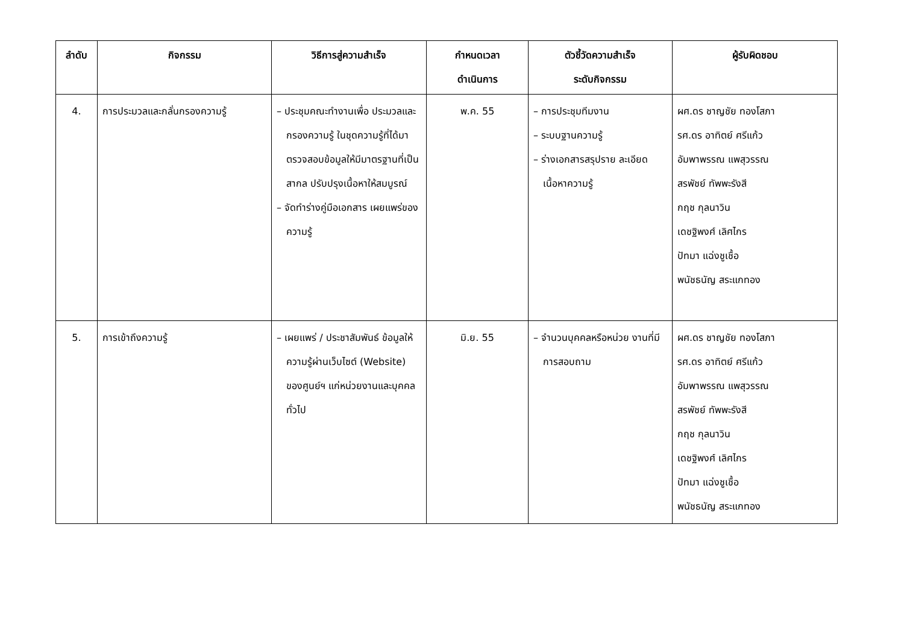| ลำดับ | กิจกรรม | วิธีการสู่ความสำเร็จ | กำหนดเวลา ดำเนินการ | ตัวชี้วัดความสำเร็จ ระดับกิจกรรม | ผู้รับผิดชอบ |
| --- | --- | --- | --- | --- | --- |
| 4. | การประมวลและกลั่นกรองความรู้ | – ประชุมคณะทำงานเพื่อ ประมวลและกรองความรู้ ในชุดความรู้ที่ได้มา ตรวจสอบข้อมูลให้มีมาตรฐานที่เป็นสากล ปรับปรุงเนื้อหาให้สมบูรณ์ – จัดทำร่างคู่มือเอกสาร เผยแพร่ของความรู้ | พ.ค. 55 | – การประชุมทีมงาน – ระบบฐานความรู้ – ร่างเอกสารสรุปราย ละเอียดเนื้อหาความรู้ | ผศ.ดร ชาญชัย ทองโสภา รศ.ดร อาทิตย์ ศรีแก้ว อัมพาพรรณ แพสุวรรณ สรพัชย์ ทัพพะรังสี กฤช กุลนาวิน เดชฐิพงศ์ เลิศไกร ปัทมา แฉ่งชูเชื้อ พนัชธนัญ สระแกทอง |
| 5. | การเข้าถึงความรู้ | – เผยแพร่ / ประชาสัมพันธ์ ข้อมูลให้ความรู้ผ่านเว็บไซต์ (Website) ของศูนย์ฯ แก่หน่วยงานและบุคคลทั่วไป | มิ.ย. 55 | – จำนวนบุคคลหรือหน่วย งานที่มีการสอบถาม | ผศ.ดร ชาญชัย ทองโสภา รศ.ดร อาทิตย์ ศรีแก้ว อัมพาพรรณ แพสุวรรณ สรพัชย์ ทัพพะรังสี กฤช กุลนาวิน เดชฐิพงศ์ เลิศไกร ปัทมา แฉ่งชูเชื้อ พนัชธนัญ สระแกทอง |